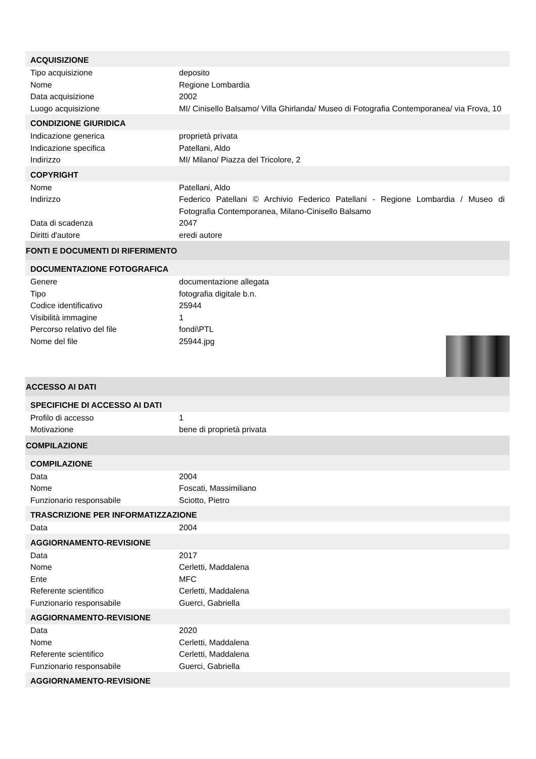ACQUISIZIONE
| Tipo acquisizione | deposito |
| Nome | Regione Lombardia |
| Data acquisizione | 2002 |
| Luogo acquisizione | MI/ Cinisello Balsamo/ Villa Ghirlanda/ Museo di Fotografia Contemporanea/ via Frova, 10 |
CONDIZIONE GIURIDICA
| Indicazione generica | proprietà privata |
| Indicazione specifica | Patellani, Aldo |
| Indirizzo | MI/ Milano/ Piazza del Tricolore, 2 |
COPYRIGHT
| Nome | Patellani, Aldo |
| Indirizzo | Federico Patellani © Archivio Federico Patellani - Regione Lombardia / Museo di Fotografia Contemporanea, Milano-Cinisello Balsamo |
| Data di scadenza | 2047 |
| Diritti d'autore | eredi autore |
FONTI E DOCUMENTI DI RIFERIMENTO
DOCUMENTAZIONE FOTOGRAFICA
| Genere | documentazione allegata |
| Tipo | fotografia digitale b.n. |
| Codice identificativo | 25944 |
| Visibilità immagine | 1 |
| Percorso relativo del file | fondi\PTL |
| Nome del file | 25944.jpg |
ACCESSO AI DATI
SPECIFICHE DI ACCESSO AI DATI
| Profilo di accesso | 1 |
| Motivazione | bene di proprietà privata |
COMPILAZIONE
COMPILAZIONE
| Data | 2004 |
| Nome | Foscati, Massimiliano |
| Funzionario responsabile | Sciotto, Pietro |
TRASCRIZIONE PER INFORMATIZZAZIONE
| Data | 2004 |
AGGIORNAMENTO-REVISIONE
| Data | 2017 |
| Nome | Cerletti, Maddalena |
| Ente | MFC |
| Referente scientifico | Cerletti, Maddalena |
| Funzionario responsabile | Guerci, Gabriella |
AGGIORNAMENTO-REVISIONE
| Data | 2020 |
| Nome | Cerletti, Maddalena |
| Referente scientifico | Cerletti, Maddalena |
| Funzionario responsabile | Guerci, Gabriella |
AGGIORNAMENTO-REVISIONE